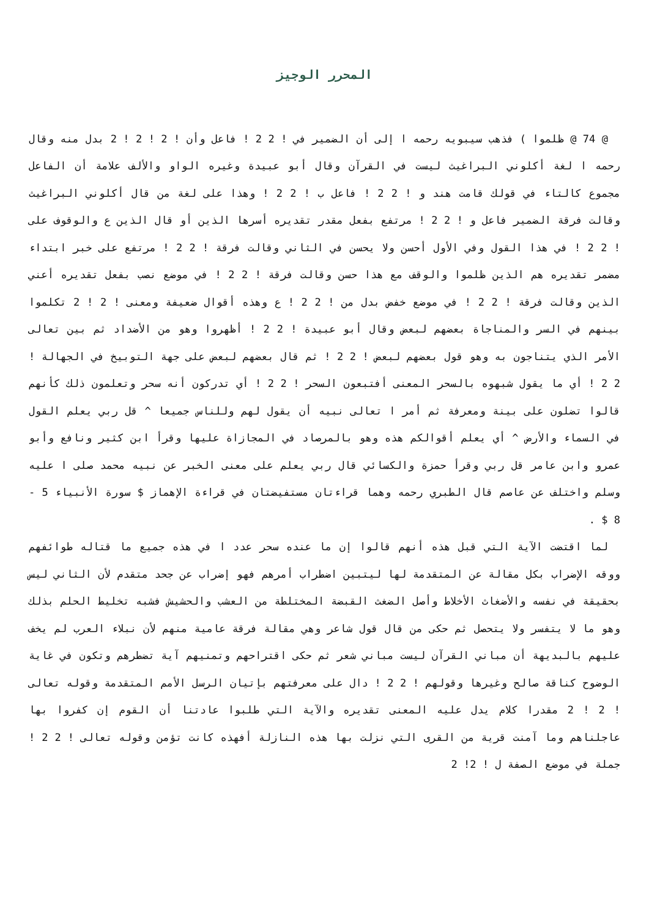المحرر الوجيز
@ 74 @ ظلموا ) فذهب سيبويه رحمه ا إلى أن الضمير في ! 2 2 ! فاعل وأن ! 2 ! 2 ! 2 بدل منه وقال رحمه ا لغة أكلوني البراغيث ليست في القرآن وقال أبو عبيدة وغيره الواو والألف علامة أن الفاعل مجموع كالتاء في قولك قامت هند و ! 2 2 ! فاعل ب ! 2 2 ! وهذا على لغة من قال أكلوني البراغيث وقالت فرقة الضمير فاعل و ! 2 2 ! مرتفع بفعل مقدر تقديره أسرها الذين أو قال الذين ع والوقوف على ! 2 2 ! في هذا القول وفي الأول أحسن ولا يحسن في الثاني وقالت فرقة ! 2 2 ! مرتفع على خبر ابتداء مضمر تقديره هم الذين ظلموا والوقف مع هذا حسن وقالت فرقة ! 2 2 ! في موضع نصب بفعل تقديره أعني الذين وقالت فرقة ! 2 2 ! في موضع خفض بدل من ! 2 2 ! ع وهذه أقوال ضعيفة ومعنى ! 2 ! 2 تكلموا بينهم في السر والمناجاة بعضهم لبعض وقال أبو عبيدة ! 2 2 ! أظهروا وهو من الأضداد ثم بين تعالى الأمر الذي يتناجون به وهو قول بعضهم لبعض ! 2 2 ! ثم قال بعضهم لبعض على جهة التوبيخ في الجهالة ! 2 2 ! أي ما يقول شبهوه بالسحر المعنى أفتبعون السحر ! 2 2 ! أي تدركون أنه سحر وتعلمون ذلك كأنهم قالوا تضلون على بينة ومعرفة ثم أمر ا تعالى نبيه أن يقول لهم وللناس جميعا ^ قل ربي يعلم القول في السماء والأرض ^ أي يعلم أقوالكم هذه وهو بالمرصاد في المجازاة عليها وقرأ ابن كثير ونافع وأبو عمرو وابن عامر قل ربي وقرأ حمزة والكسائي قال ربي يعلم على معنى الخبر عن نبيه محمد صلى ا عليه وسلم واختلف عن عاصم قال الطبري رحمه وهما قراءتان مستفيضتان في قراءة الإهماز $ سورة الأنبياء 5 - 8 $ .
لما اقتضت الآية التي قبل هذه أنهم قالوا إن ما عنده سحر عدد ا في هذه جميع ما قتاله طوائفهم ووقه الإضراب بكل مقالة عن المتقدمة لها ليتبين اضطراب أمرهم فهو إضراب عن جحد متقدم لأن الثاني ليس بحقيقة في نفسه والأضغاث الأخلاط وأصل الضغث القبضة المختلطة من العشب والحشيش فشبه تخليط الحلم بذلك وهو ما لا يتفسر ولا يتحصل ثم حكى من قال قول شاعر وهي مقالة فرقة عامية منهم لأن نبلاء العرب لم يخف عليهم بالبديهة أن مباني القرآن ليست مباني شعر ثم حكى اقتراحهم وتمنيهم آية تضطرهم وتكون في غاية الوضوح كناقة صالح وغيرها وقولهم ! 2 2 ! دال على معرفتهم بإتيان الرسل الأمم المتقدمة وقوله تعالى ! 2 ! 2 مقدرا كلام يدل عليه المعنى تقديره والآية التي طلبوا عادتنا أن القوم إن كفروا بها عاجلناهم وما آمنت قرية من القرى التي نزلت بها هذه النازلة أفهذه كانت تؤمن وقوله تعالى ! 2 2 ! جملة في موضع الصفة ل ! 2! 2